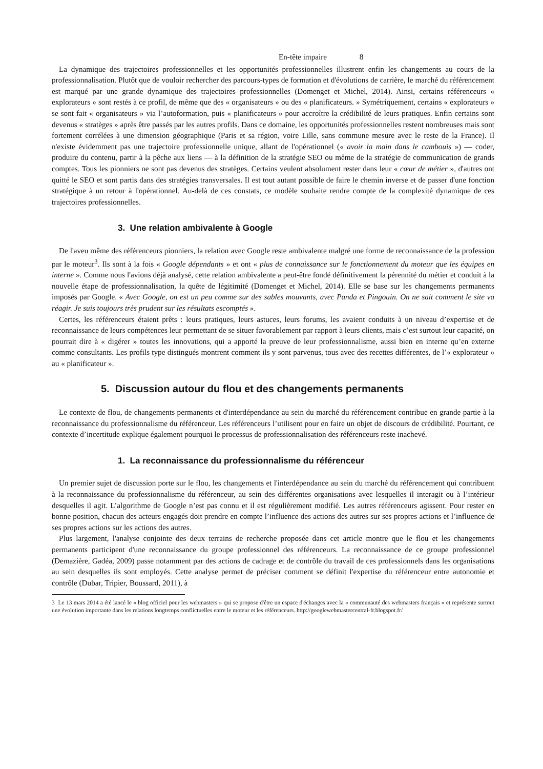En-tête impaire 8
La dynamique des trajectoires professionnelles et les opportunités professionnelles illustrent enfin les changements au cours de la professionnalisation. Plutôt que de vouloir rechercher des parcours-types de formation et d'évolutions de carrière, le marché du référencement est marqué par une grande dynamique des trajectoires professionnelles (Domenget et Michel, 2014). Ainsi, certains référenceurs « explorateurs » sont restés à ce profil, de même que des « organisateurs » ou des « planificateurs. » Symétriquement, certains « explorateurs » se sont fait « organisateurs » via l’autoformation, puis « planificateurs » pour accroître la crédibilité de leurs pratiques. Enfin certains sont devenus « stratèges » après être passés par les autres profils. Dans ce domaine, les opportunités professionnelles restent nombreuses mais sont fortement corrélées à une dimension géographique (Paris et sa région, voire Lille, sans commune mesure avec le reste de la France). Il n'existe évidemment pas une trajectoire professionnelle unique, allant de l'opérationnel (« avoir la main dans le cambouis ») — coder, produire du contenu, partir à la pêche aux liens — à la définition de la stratégie SEO ou même de la stratégie de communication de grands comptes. Tous les pionniers ne sont pas devenus des stratèges. Certains veulent absolument rester dans leur « cœur de métier », d'autres ont quitté le SEO et sont partis dans des stratégies transversales. Il est tout autant possible de faire le chemin inverse et de passer d'une fonction stratégique à un retour à l'opérationnel. Au-delà de ces constats, ce modèle souhaite rendre compte de la complexité dynamique de ces trajectoires professionnelles.
3. Une relation ambivalente à Google
De l'aveu même des référenceurs pionniers, la relation avec Google reste ambivalente malgré une forme de reconnaissance de la profession par le moteur<sup>3</sup>. Ils sont à la fois « Google dépendants » et ont « plus de connaissance sur le fonctionnement du moteur que les équipes en interne ». Comme nous l'avions déjà analysé, cette relation ambivalente a peut-être fondé définitivement la pérennité du métier et conduit à la nouvelle étape de professionnalisation, la quête de légitimité (Domenget et Michel, 2014). Elle se base sur les changements permanents imposés par Google. « Avec Google, on est un peu comme sur des sables mouvants, avec Panda et Pingouin. On ne sait comment le site va réagir. Je suis toujours très prudent sur les résultats escomptés ».
Certes, les référenceurs étaient prêts : leurs pratiques, leurs astuces, leurs forums, les avaient conduits à un niveau d’expertise et de reconnaissance de leurs compétences leur permettant de se situer favorablement par rapport à leurs clients, mais c’est surtout leur capacité, on pourrait dire à « digérer » toutes les innovations, qui a apporté la preuve de leur professionnalisme, aussi bien en interne qu’en externe comme consultants. Les profils type distingués montrent comment ils y sont parvenus, tous avec des recettes différentes, de l’« explorateur » au « planificateur ».
5. Discussion autour du flou et des changements permanents
Le contexte de flou, de changements permanents et d'interdépendance au sein du marché du référencement contribue en grande partie à la reconnaissance du professionnalisme du référenceur. Les référenceurs l’utilisent pour en faire un objet de discours de crédibilité. Pourtant, ce contexte d’incertitude explique également pourquoi le processus de professionnalisation des référenceurs reste inachevé.
1. La reconnaissance du professionnalisme du référenceur
Un premier sujet de discussion porte sur le flou, les changements et l'interdépendance au sein du marché du référencement qui contribuent à la reconnaissance du professionnalisme du référenceur, au sein des différentes organisations avec lesquelles il interagit ou à l’intérieur desquelles il agit. L’algorithme de Google n’est pas connu et il est régulièrement modifié. Les autres référenceurs agissent. Pour rester en bonne position, chacun des acteurs engagés doit prendre en compte l’influence des actions des autres sur ses propres actions et l’influence de ses propres actions sur les actions des autres.
Plus largement, l'analyse conjointe des deux terrains de recherche proposée dans cet article montre que le flou et les changements permanents participent d'une reconnaissance du groupe professionnel des référenceurs. La reconnaissance de ce groupe professionnel (Demazière, Gadéa, 2009) passe notamment par des actions de cadrage et de contrôle du travail de ces professionnels dans les organisations au sein desquelles ils sont employés. Cette analyse permet de préciser comment se définit l'expertise du référenceur entre autonomie et contrôle (Dubar, Tripier, Boussard, 2011), à
3 Le 13 mars 2014 a été lancé le « blog officiel pour les webmasters » qui se propose d'être un espace d'échanges avec la « communauté des webmasters français » et représente surtout une évolution importante dans les relations longtemps conflictuelles entre le moteur et les référenceurs. http://googlewebmastercentral-fr.blogspot.fr/